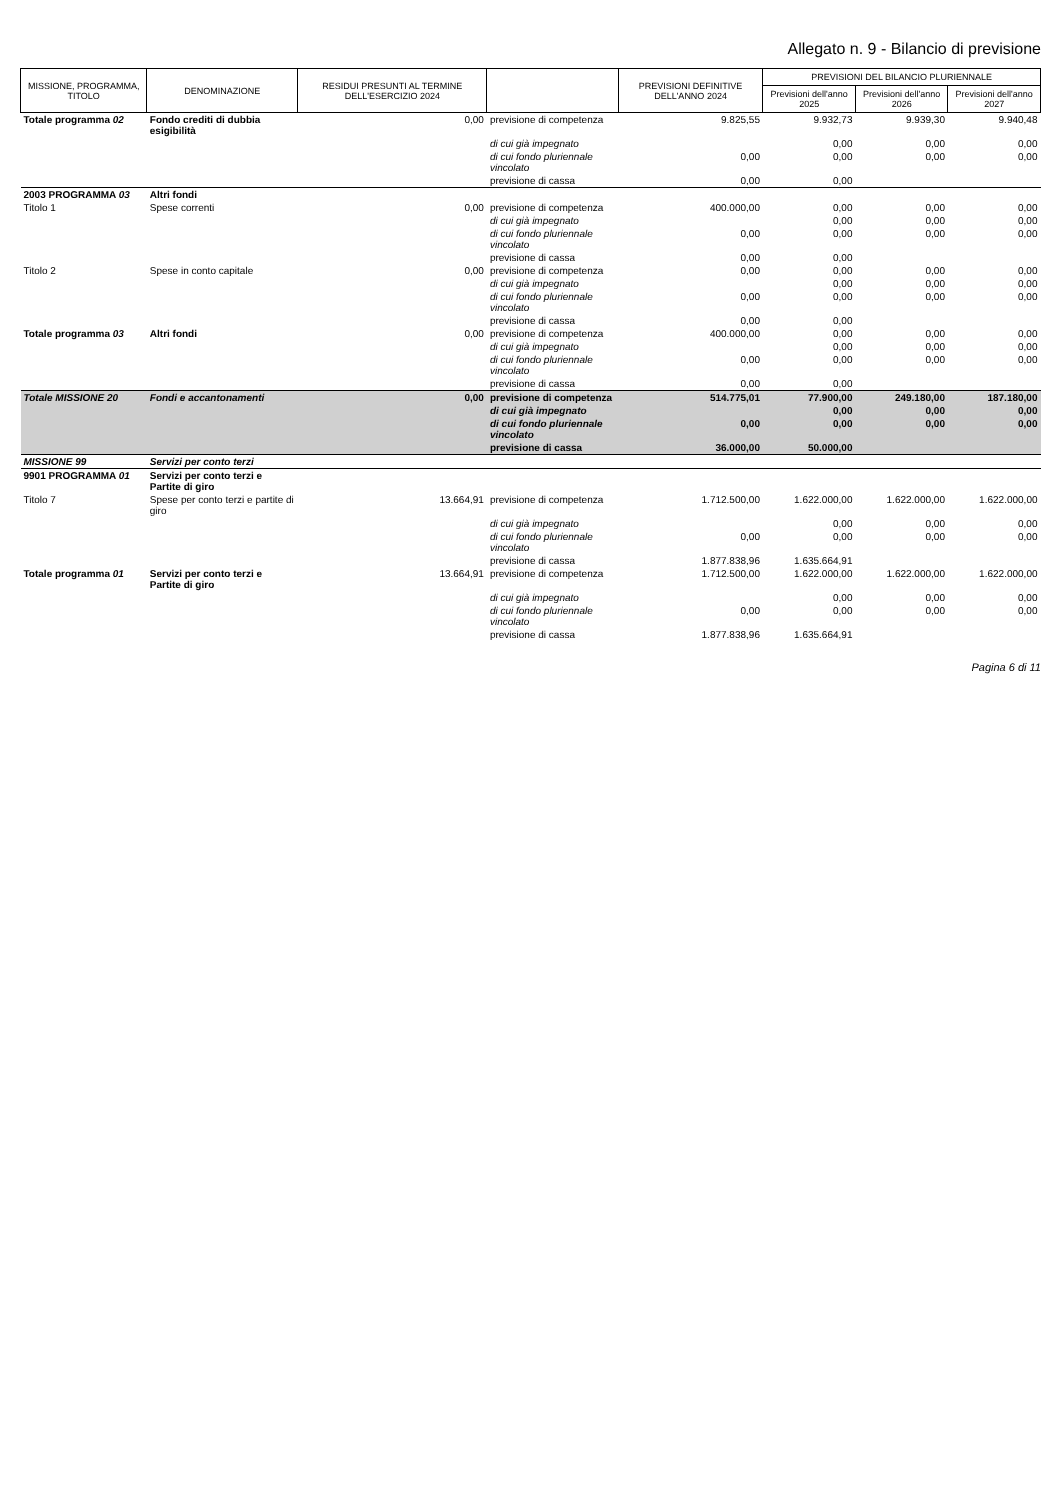Allegato n. 9 - Bilancio di previsione
| MISSIONE, PROGRAMMA, TITOLO | DENOMINAZIONE | RESIDUI PRESUNTI AL TERMINE DELL'ESERCIZIO 2024 | | PREVISIONI DEFINITIVE DELL'ANNO 2024 | PREVISIONI DEL BILANCIO PLURIENNALE | | |
| --- | --- | --- | --- | --- | --- | --- | --- |
| | | | | | Previsioni dell'anno 2025 | Previsioni dell'anno 2026 | Previsioni dell'anno 2027 |
| Totale programma 02 | Fondo crediti di dubbia esigibilità | 0,00 | previsione di competenza | 9.825,55 | 9.932,73 | 9.939,30 | 9.940,48 |
| | | | di cui già impegnato | | 0,00 | 0,00 | 0,00 |
| | | | di cui fondo pluriennale vincolato | 0,00 | 0,00 | 0,00 | 0,00 |
| | | | previsione di cassa | 0,00 | 0,00 | | |
| 2003 PROGRAMMA 03 | Altri fondi | | | | | | |
| Titolo 1 | Spese correnti | 0,00 | previsione di competenza | 400.000,00 | 0,00 | 0,00 | 0,00 |
| | | | di cui già impegnato | | 0,00 | 0,00 | 0,00 |
| | | | di cui fondo pluriennale vincolato | 0,00 | 0,00 | 0,00 | 0,00 |
| | | | previsione di cassa | 0,00 | 0,00 | | |
| Titolo 2 | Spese in conto capitale | 0,00 | previsione di competenza | 0,00 | 0,00 | 0,00 | 0,00 |
| | | | di cui già impegnato | | 0,00 | 0,00 | 0,00 |
| | | | di cui fondo pluriennale vincolato | 0,00 | 0,00 | 0,00 | 0,00 |
| | | | previsione di cassa | 0,00 | 0,00 | | |
| Totale programma 03 | Altri fondi | 0,00 | previsione di competenza | 400.000,00 | 0,00 | 0,00 | 0,00 |
| | | | di cui già impegnato | | 0,00 | 0,00 | 0,00 |
| | | | di cui fondo pluriennale vincolato | 0,00 | 0,00 | 0,00 | 0,00 |
| | | | previsione di cassa | 0,00 | 0,00 | | |
| Totale MISSIONE 20 | Fondi e accantonamenti | 0,00 | previsione di competenza | 514.775,01 | 77.900,00 | 249.180,00 | 187.180,00 |
| | | | di cui già impegnato | | 0,00 | 0,00 | 0,00 |
| | | | di cui fondo pluriennale vincolato | 0,00 | 0,00 | 0,00 | 0,00 |
| | | | previsione di cassa | 36.000,00 | 50.000,00 | | |
| MISSIONE 99 | Servizi per conto terzi | | | | | | |
| 9901 PROGRAMMA 01 | Servizi per conto terzi e Partite di giro | | | | | | |
| Titolo 7 | Spese per conto terzi e partite di giro | 13.664,91 | previsione di competenza | 1.712.500,00 | 1.622.000,00 | 1.622.000,00 | 1.622.000,00 |
| | | | di cui già impegnato | | 0,00 | 0,00 | 0,00 |
| | | | di cui fondo pluriennale vincolato | 0,00 | 0,00 | 0,00 | 0,00 |
| | | | previsione di cassa | 1.877.838,96 | 1.635.664,91 | | |
| Totale programma 01 | Servizi per conto terzi e Partite di giro | 13.664,91 | previsione di competenza | 1.712.500,00 | 1.622.000,00 | 1.622.000,00 | 1.622.000,00 |
| | | | di cui già impegnato | | 0,00 | 0,00 | 0,00 |
| | | | di cui fondo pluriennale vincolato | 0,00 | 0,00 | 0,00 | 0,00 |
| | | | previsione di cassa | 1.877.838,96 | 1.635.664,91 | | |
Pagina 6 di 11